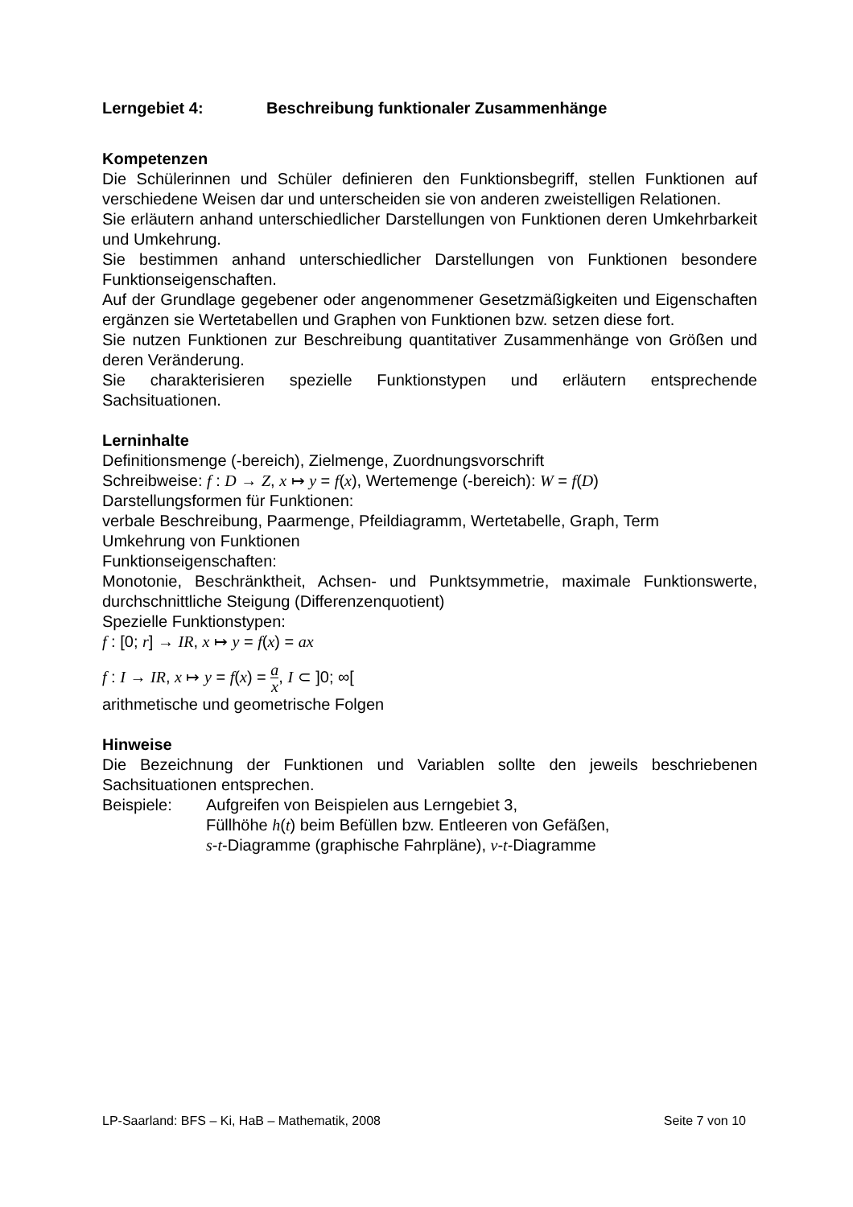Lerngebiet 4: Beschreibung funktionaler Zusammenhänge
Kompetenzen
Die Schülerinnen und Schüler definieren den Funktionsbegriff, stellen Funktionen auf verschiedene Weisen dar und unterscheiden sie von anderen zweistelligen Relationen.
Sie erläutern anhand unterschiedlicher Darstellungen von Funktionen deren Umkehrbarkeit und Umkehrung.
Sie bestimmen anhand unterschiedlicher Darstellungen von Funktionen besondere Funktionseigenschaften.
Auf der Grundlage gegebener oder angenommener Gesetzmäßigkeiten und Eigenschaften ergänzen sie Wertetabellen und Graphen von Funktionen bzw. setzen diese fort.
Sie nutzen Funktionen zur Beschreibung quantitativer Zusammenhänge von Größen und deren Veränderung.
Sie charakterisieren spezielle Funktionstypen und erläutern entsprechende Sachsituationen.
Lerninhalte
Definitionsmenge (-bereich), Zielmenge, Zuordnungsvorschrift
Schreibweise: f : D → Z, x ↦ y = f(x), Wertemenge (-bereich): W = f(D)
Darstellungsformen für Funktionen:
verbale Beschreibung, Paarmenge, Pfeildiagramm, Wertetabelle, Graph, Term
Umkehrung von Funktionen
Funktionseigenschaften:
Monotonie, Beschränktheit, Achsen- und Punktsymmetrie, maximale Funktionswerte, durchschnittliche Steigung (Differenzenquotient)
Spezielle Funktionstypen:
f : [0; r] → IR, x ↦ y = f(x) = ax
f : I → IR, x ↦ y = f(x) = a x, I ⊂ ]0; ∞[
arithmetische und geometrische Folgen
Hinweise
Die Bezeichnung der Funktionen und Variablen sollte den jeweils beschriebenen Sachsituationen entsprechen.
Beispiele: Aufgreifen von Beispielen aus Lerngebiet 3,
Füllhöhe h(t) beim Befüllen bzw. Entleeren von Gefäßen,
s-t-Diagramme (graphische Fahrpläne), v-t-Diagramme
LP-Saarland: BFS – Ki, HaB – Mathematik, 2008 Seite 7 von 10